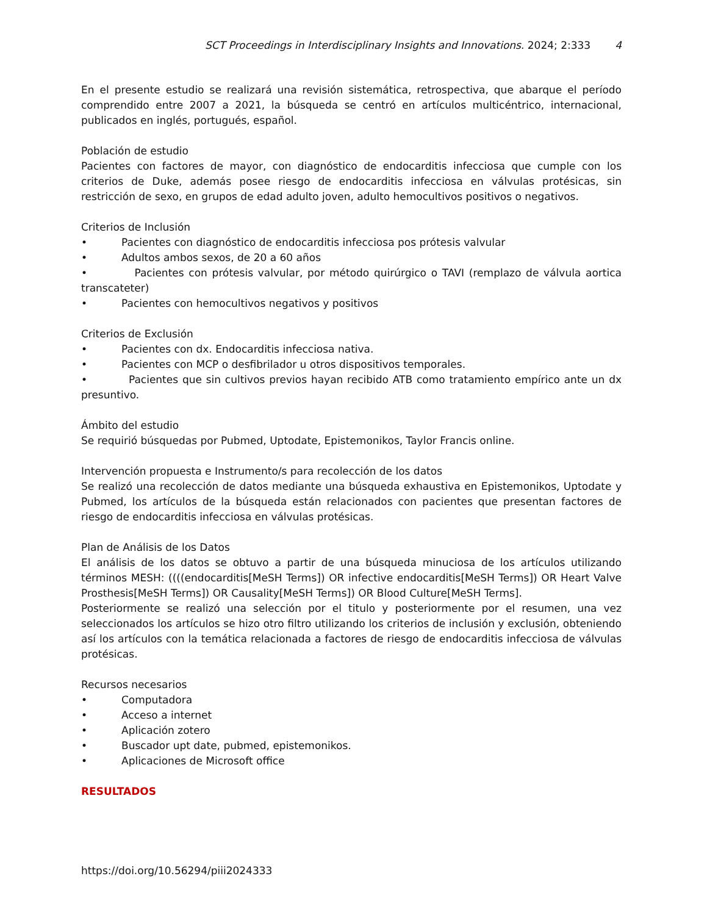SCT Proceedings in Interdisciplinary Insights and Innovations. 2024; 2:333 4
En el presente estudio se realizará una revisión sistemática, retrospectiva, que abarque el período comprendido entre 2007 a 2021, la búsqueda se centró en artículos multicéntrico, internacional, publicados en inglés, portugués, español.
Población de estudio
Pacientes con factores de mayor, con diagnóstico de endocarditis infecciosa que cumple con los criterios de Duke, además posee riesgo de endocarditis infecciosa en válvulas protésicas, sin restricción de sexo, en grupos de edad adulto joven, adulto hemocultivos positivos o negativos.
Criterios de Inclusión
• Pacientes con diagnóstico de endocarditis infecciosa pos prótesis valvular
• Adultos ambos sexos, de 20 a 60 años
• Pacientes con prótesis valvular, por método quirúrgico o TAVI (remplazo de válvula aortica transcateter)
• Pacientes con hemocultivos negativos y positivos
Criterios de Exclusión
• Pacientes con dx. Endocarditis infecciosa nativa.
• Pacientes con MCP o desfibrilador u otros dispositivos temporales.
• Pacientes que sin cultivos previos hayan recibido ATB como tratamiento empírico ante un dx presuntivo.
Ámbito del estudio
Se requirió búsquedas por Pubmed, Uptodate, Epistemonikos, Taylor Francis online.
Intervención propuesta e Instrumento/s para recolección de los datos
Se realizó una recolección de datos mediante una búsqueda exhaustiva en Epistemonikos, Uptodate y Pubmed, los artículos de la búsqueda están relacionados con pacientes que presentan factores de riesgo de endocarditis infecciosa en válvulas protésicas.
Plan de Análisis de los Datos
El análisis de los datos se obtuvo a partir de una búsqueda minuciosa de los artículos utilizando términos MESH: ((((endocarditis[MeSH Terms]) OR infective endocarditis[MeSH Terms]) OR Heart Valve Prosthesis[MeSH Terms]) OR Causality[MeSH Terms]) OR Blood Culture[MeSH Terms].
Posteriormente se realizó una selección por el titulo y posteriormente por el resumen, una vez seleccionados los artículos se hizo otro filtro utilizando los criterios de inclusión y exclusión, obteniendo así los artículos con la temática relacionada a factores de riesgo de endocarditis infecciosa de válvulas protésicas.
Recursos necesarios
• Computadora
• Acceso a internet
• Aplicación zotero
• Buscador upt date, pubmed, epistemonikos.
• Aplicaciones de Microsoft office
RESULTADOS
https://doi.org/10.56294/piii2024333